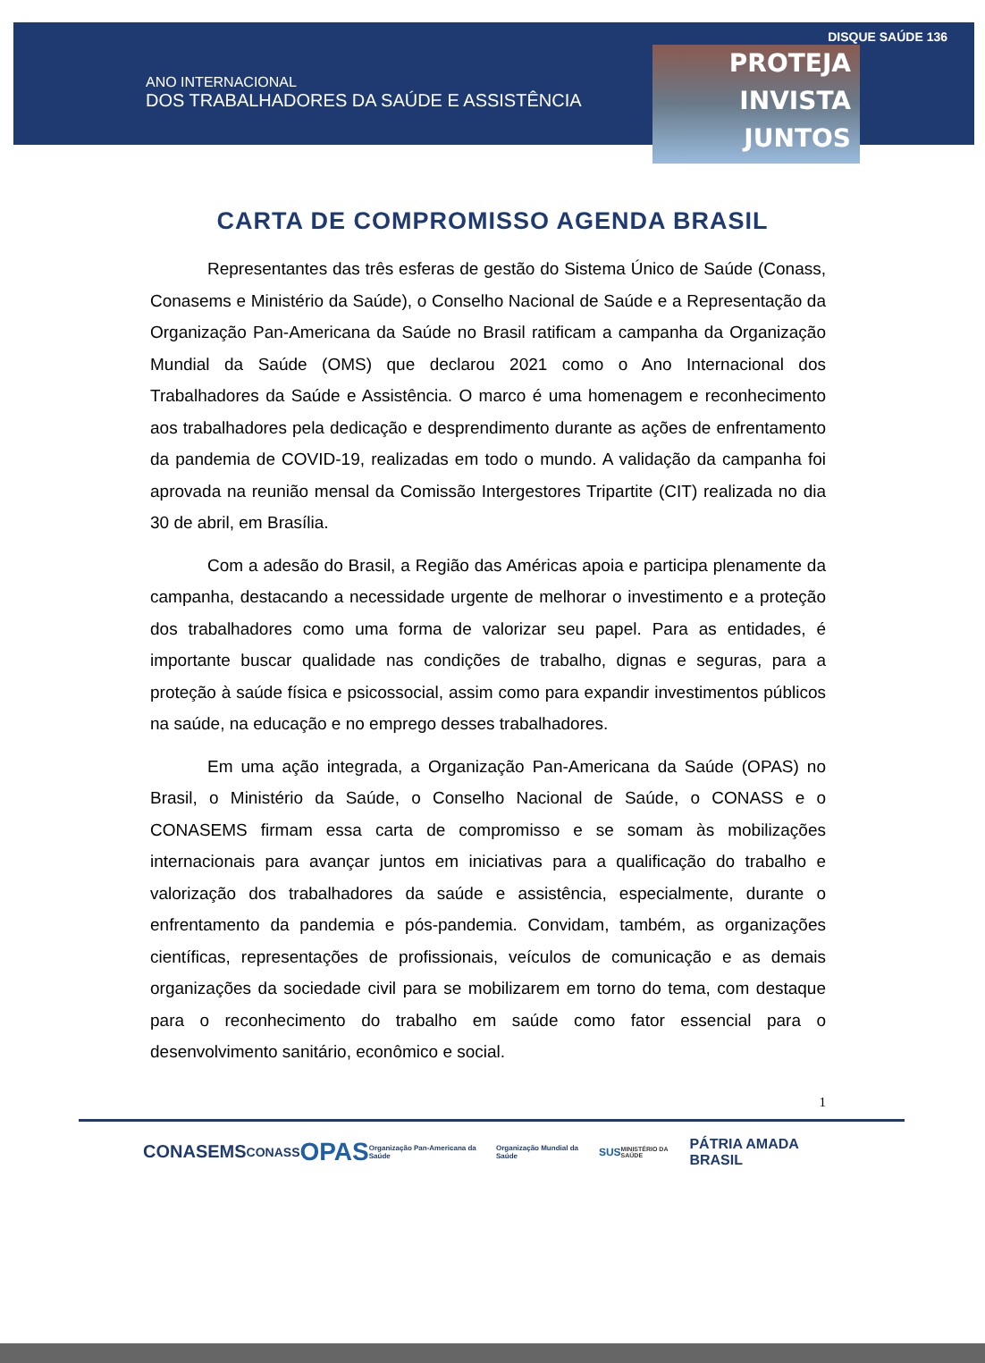ANO INTERNACIONAL
DOS TRABALHADORES DA SAÚDE E ASSISTÊNCIA
PROTEJA
INVISTA
JUNTOS
DISQUE SAÚDE 136
CARTA DE COMPROMISSO AGENDA BRASIL
Representantes das três esferas de gestão do Sistema Único de Saúde (Conass, Conasems e Ministério da Saúde), o Conselho Nacional de Saúde e a Representação da Organização Pan-Americana da Saúde no Brasil ratificam a campanha da Organização Mundial da Saúde (OMS) que declarou 2021 como o Ano Internacional dos Trabalhadores da Saúde e Assistência. O marco é uma homenagem e reconhecimento aos trabalhadores pela dedicação e desprendimento durante as ações de enfrentamento da pandemia de COVID-19, realizadas em todo o mundo. A validação da campanha foi aprovada na reunião mensal da Comissão Intergestores Tripartite (CIT) realizada no dia 30 de abril, em Brasília.
Com a adesão do Brasil, a Região das Américas apoia e participa plenamente da campanha, destacando a necessidade urgente de melhorar o investimento e a proteção dos trabalhadores como uma forma de valorizar seu papel. Para as entidades, é importante buscar qualidade nas condições de trabalho, dignas e seguras, para a proteção à saúde física e psicossocial, assim como para expandir investimentos públicos na saúde, na educação e no emprego desses trabalhadores.
Em uma ação integrada, a Organização Pan-Americana da Saúde (OPAS) no Brasil, o Ministério da Saúde, o Conselho Nacional de Saúde, o CONASS e o CONASEMS firmam essa carta de compromisso e se somam às mobilizações internacionais para avançar juntos em iniciativas para a qualificação do trabalho e valorização dos trabalhadores da saúde e assistência, especialmente, durante o enfrentamento da pandemia e pós-pandemia. Convidam, também, as organizações científicas, representações de profissionais, veículos de comunicação e as demais organizações da sociedade civil para se mobilizarem em torno do tema, com destaque para o reconhecimento do trabalho em saúde como fator essencial para o desenvolvimento sanitário, econômico e social.
1
CONASEMS CONASS OPAS Organização Pan-Americana da Saúde Organização Mundial da Saúde SUS MINISTÉRIO DA SAÚDE PÁTRIA AMADA BRASIL